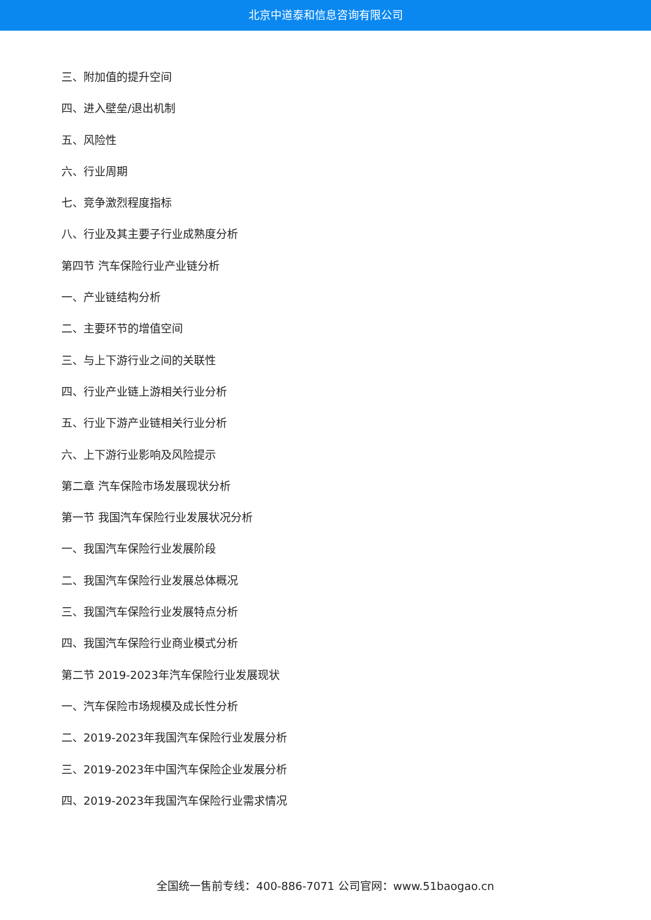北京中道泰和信息咨询有限公司
三、附加值的提升空间
四、进入壁垒/退出机制
五、风险性
六、行业周期
七、竞争激烈程度指标
八、行业及其主要子行业成熟度分析
第四节 汽车保险行业产业链分析
一、产业链结构分析
二、主要环节的增值空间
三、与上下游行业之间的关联性
四、行业产业链上游相关行业分析
五、行业下游产业链相关行业分析
六、上下游行业影响及风险提示
第二章 汽车保险市场发展现状分析
第一节 我国汽车保险行业发展状况分析
一、我国汽车保险行业发展阶段
二、我国汽车保险行业发展总体概况
三、我国汽车保险行业发展特点分析
四、我国汽车保险行业商业模式分析
第二节 2019-2023年汽车保险行业发展现状
一、汽车保险市场规模及成长性分析
二、2019-2023年我国汽车保险行业发展分析
三、2019-2023年中国汽车保险企业发展分析
四、2019-2023年我国汽车保险行业需求情况
全国统一售前专线：400-886-7071 公司官网：www.51baogao.cn